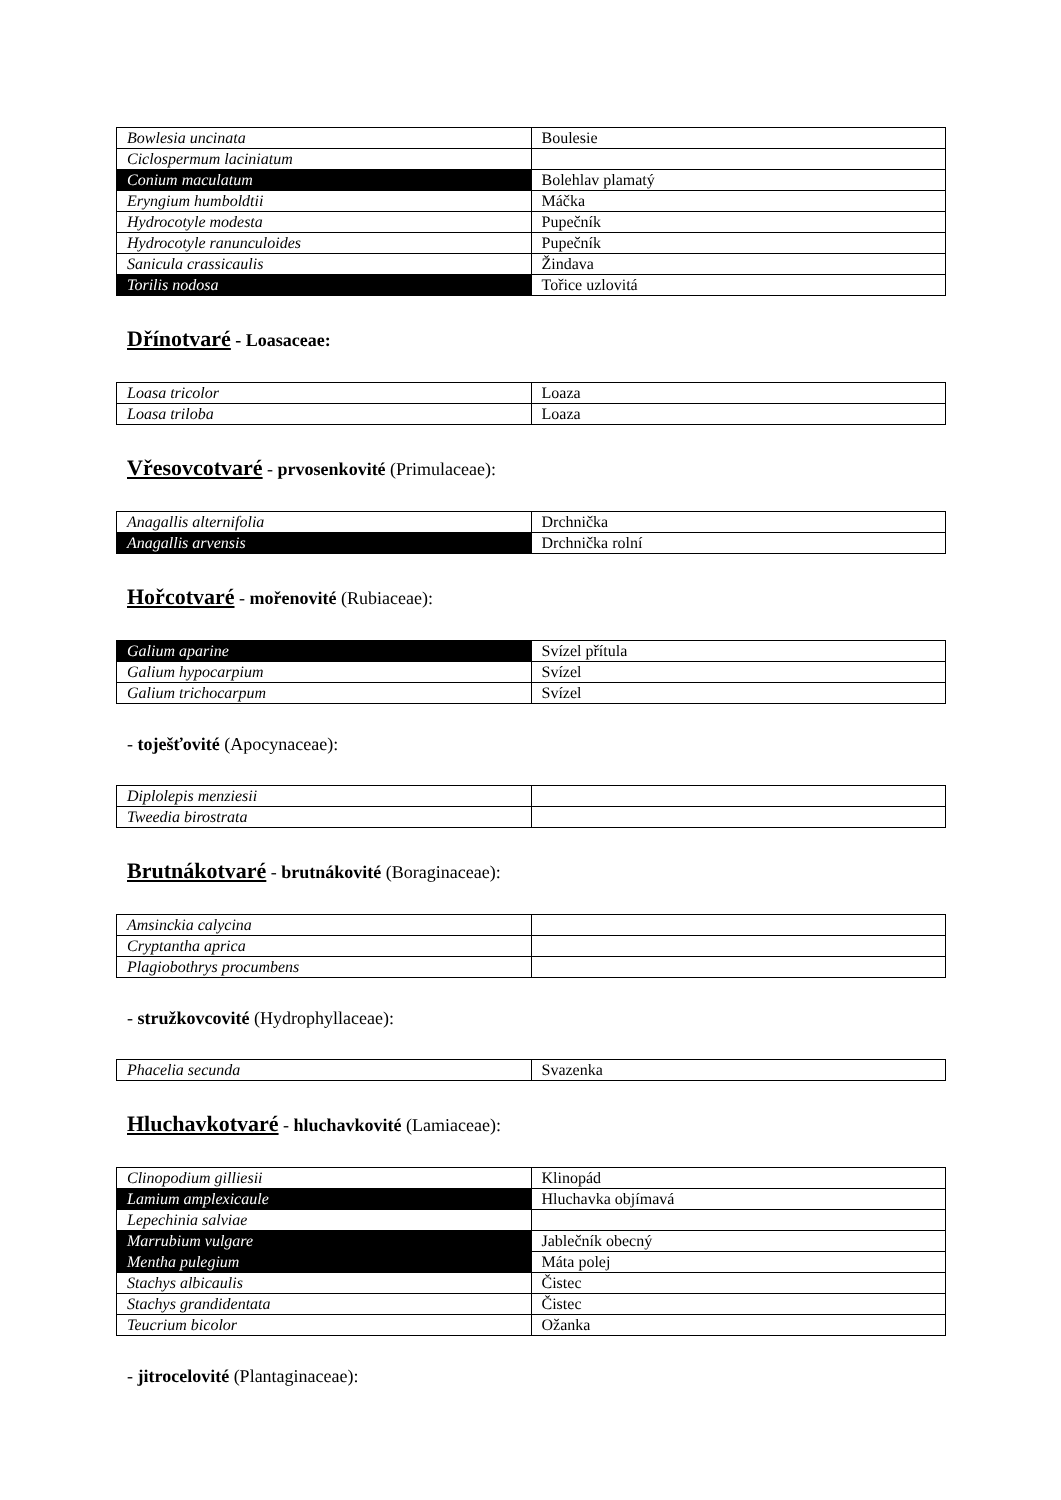| Bowlesia uncinata | Boulesie |
| Ciclospermum laciniatum | |
| Conium maculatum | Bolehlav plamatý |
| Eryngium humboldtii | Máčka |
| Hydrocotyle modesta | Pupečník |
| Hydrocotyle ranunculoides | Pupečník |
| Sanicula crassicaulis | Žindava |
| Torilis nodosa | Tořice uzlovitá |
Dřínotvaré - Loasaceae:
| Loasa tricolor | Loaza |
| Loasa triloba | Loaza |
Vřesovcotvaré - prvosenkovité (Primulaceae):
| Anagallis alternifolia | Drchnička |
| Anagallis arvensis | Drchnička rolní |
Hořcotvaré - mořenovité (Rubiaceae):
| Galium aparine | Svízel přítula |
| Galium hypocarpium | Svízel |
| Galium trichocarpum | Svízel |
- toješťovité (Apocynaceae):
| Diplolepis menziesii | |
| Tweedia birostrata | |
Brutnákotvaré - brutnákovité (Boraginaceae):
| Amsinckia calycina | |
| Cryptantha aprica | |
| Plagiobothrys procumbens | |
- stružkovcovité (Hydrophyllaceae):
| Phacelia secunda | Svazenka |
Hluchavkotvaré - hluchavkovité (Lamiaceae):
| Clinopodium gilliesii | Klinopád |
| Lamium amplexicaule | Hluchavka objímavá |
| Lepechinia salviae | |
| Marrubium vulgare | Jablečník obecný |
| Mentha pulegium | Máta polej |
| Stachys albicaulis | Čistec |
| Stachys grandidentata | Čistec |
| Teucrium bicolor | Ožanka |
- jitrocelovité (Plantaginaceae):